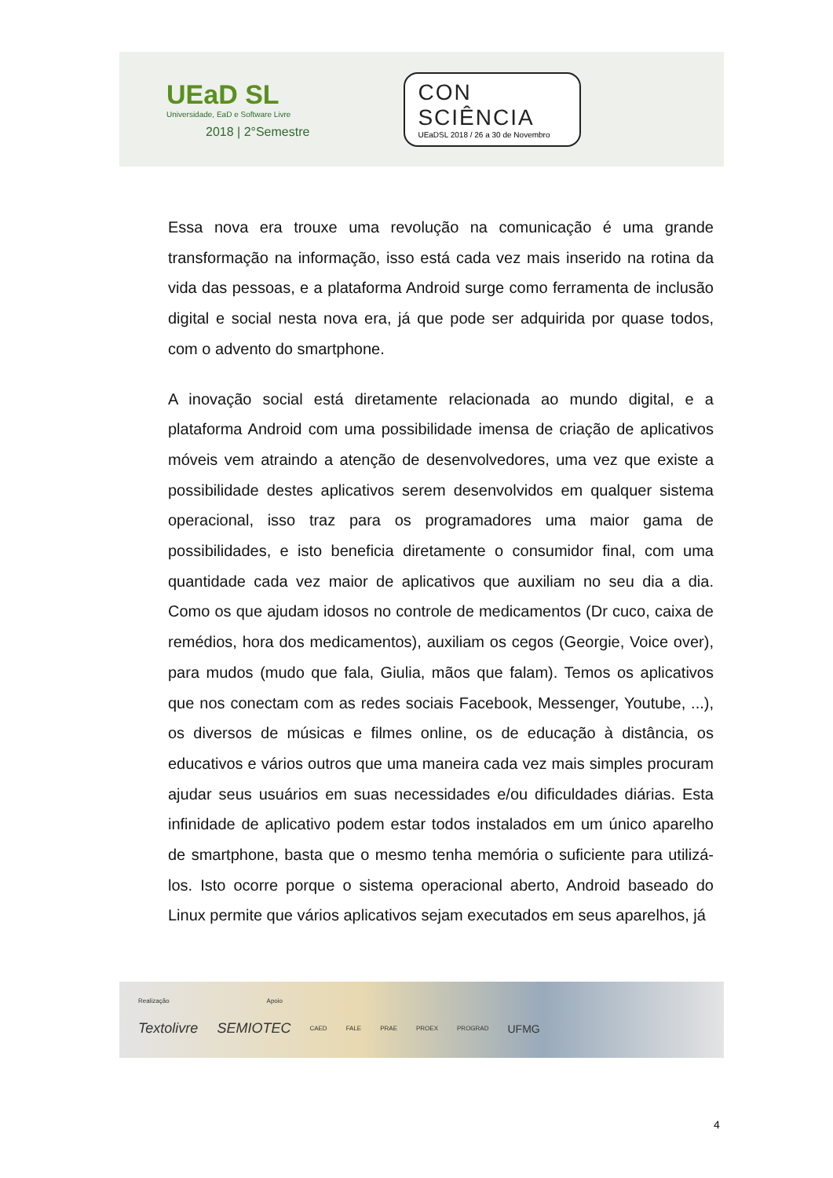UEaD SL
Universidade, EaD e Software Livre
2018 | 2°Semestre
CON
SCIÊNCIA
UEaDSL 2018 / 26 a 30 de Novembro
Essa nova era trouxe uma revolução na comunicação é uma grande transformação na informação, isso está cada vez mais inserido na rotina da vida das pessoas, e a plataforma Android surge como ferramenta de inclusão digital e social nesta nova era, já que pode ser adquirida por quase todos, com o advento do smartphone.
A inovação social está diretamente relacionada ao mundo digital, e a plataforma Android com uma possibilidade imensa de criação de aplicativos móveis vem atraindo a atenção de desenvolvedores, uma vez que existe a possibilidade destes aplicativos serem desenvolvidos em qualquer sistema operacional, isso traz para os programadores uma maior gama de possibilidades, e isto beneficia diretamente o consumidor final, com uma quantidade cada vez maior de aplicativos que auxiliam no seu dia a dia. Como os que ajudam idosos no controle de medicamentos (Dr cuco, caixa de remédios, hora dos medicamentos), auxiliam os cegos (Georgie, Voice over), para mudos (mudo que fala, Giulia, mãos que falam). Temos os aplicativos que nos conectam com as redes sociais Facebook, Messenger, Youtube, ...), os diversos de músicas e filmes online, os de educação à distância, os educativos e vários outros que uma maneira cada vez mais simples procuram ajudar seus usuários em suas necessidades e/ou dificuldades diárias. Esta infinidade de aplicativo podem estar todos instalados em um único aparelho de smartphone, basta que o mesmo tenha memória o suficiente para utilizá-los. Isto ocorre porque o sistema operacional aberto, Android baseado do Linux permite que vários aplicativos sejam executados em seus aparelhos, já
Realização Apoio
Textolivre SEMIOTEC CAED FALE PRAE PROEX PROGRAD UFMG
4